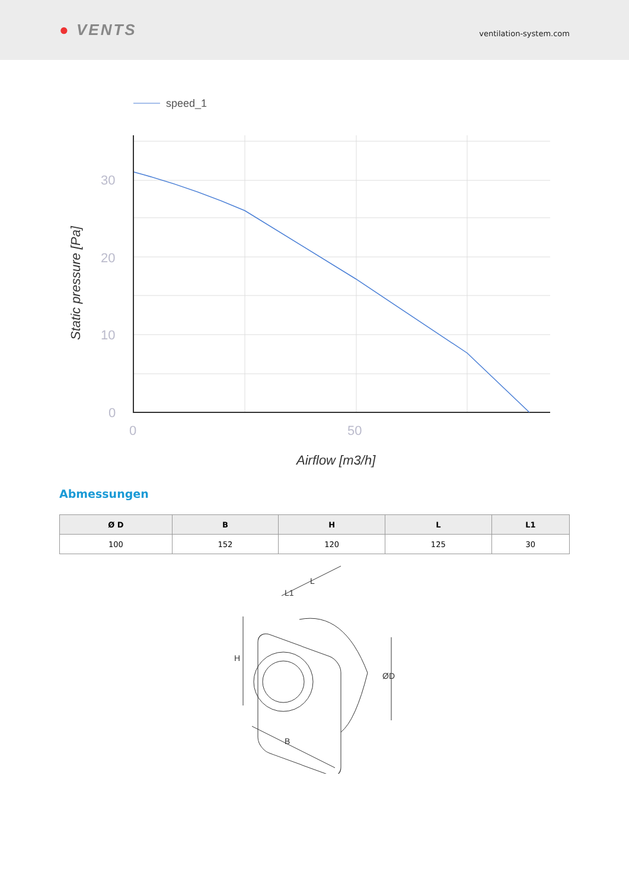● VENTS
ventilation-system.com
speed_1
30
20
10
0
0
50
Airflow [m3/h]
Static pressure [Pa]
Abmessungen
| Ø D | B | H | L | L1 |
| --- | --- | --- | --- | --- |
| 100 | 152 | 120 | 125 | 30 |
L
L1
H
B
ØD